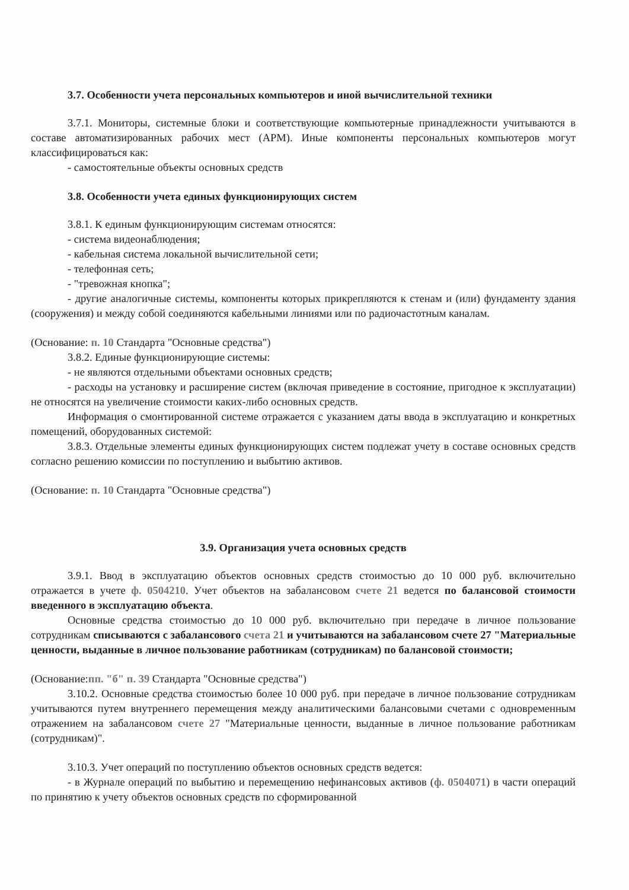3.7. Особенности учета персональных компьютеров и иной вычислительной техники
3.7.1. Мониторы, системные блоки и соответствующие компьютерные принадлежности учитываются в составе автоматизированных рабочих мест (АРМ). Иные компоненты персональных компьютеров могут классифицироваться как:
- самостоятельные объекты основных средств
3.8. Особенности учета единых функционирующих систем
3.8.1. К единым функционирующим системам относятся:
- система видеонаблюдения;
- кабельная система локальной вычислительной сети;
- телефонная сеть;
- "тревожная кнопка";
- другие аналогичные системы, компоненты которых прикрепляются к стенам и (или) фундаменту здания (сооружения) и между собой соединяются кабельными линиями или по радиочастотным каналам.
(Основание: п. 10 Стандарта "Основные средства")
3.8.2. Единые функционирующие системы:
- не являются отдельными объектами основных средств;
- расходы на установку и расширение систем (включая приведение в состояние, пригодное к эксплуатации) не относятся на увеличение стоимости каких-либо основных средств.
Информация о смонтированной системе отражается с указанием даты ввода в эксплуатацию и конкретных помещений, оборудованных системой:
3.8.3. Отдельные элементы единых функционирующих систем подлежат учету в составе основных средств согласно решению комиссии по поступлению и выбытию активов.
(Основание: п. 10 Стандарта "Основные средства")
3.9. Организация учета основных средств
3.9.1. Ввод в эксплуатацию объектов основных средств стоимостью до 10 000 руб. включительно отражается в учете ф. 0504210. Учет объектов на забалансовом счете 21 ведется по балансовой стоимости введенного в эксплуатацию объекта.
Основные средства стоимостью до 10 000 руб. включительно при передаче в личное пользование сотрудникам списываются с забалансового счета 21 и учитываются на забалансовом счете 27 "Материальные ценности, выданные в личное пользование работникам (сотрудникам) по балансовой стоимости;
(Основание:пп. "б" п. 39 Стандарта "Основные средства")
3.10.2. Основные средства стоимостью более 10 000 руб. при передаче в личное пользование сотрудникам учитываются путем внутреннего перемещения между аналитическими балансовыми счетами с одновременным отражением на забалансовом счете 27 "Материальные ценности, выданные в личное пользование работникам (сотрудникам)".
3.10.3. Учет операций по поступлению объектов основных средств ведется:
- в Журнале операций по выбытию и перемещению нефинансовых активов (ф. 0504071) в части операций по принятию к учету объектов основных средств по сформированной